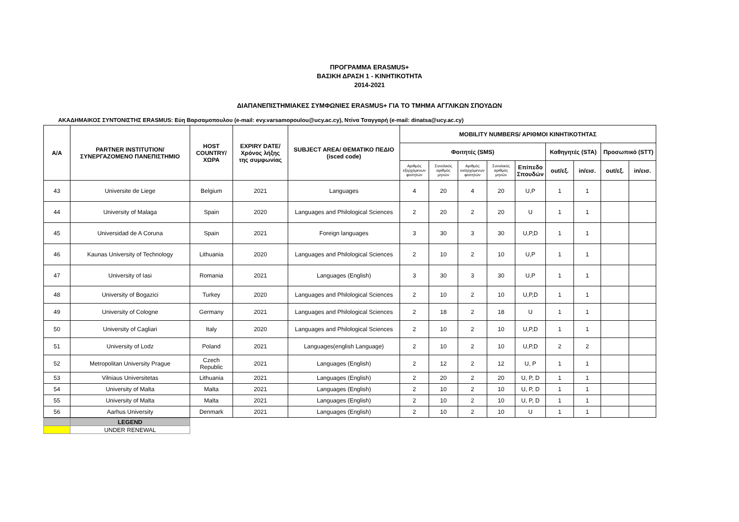ΠΡΟΓΡΑΜΜΑ ERASMUS+
ΒΑΣΙΚΗ ΔΡΑΣΗ 1 - ΚΙΝΗΤΙΚΟΤΗΤΑ
2014-2021
ΔΙΑΠΑΝΕΠΙΣΤΗΜΙΑΚΕΣ ΣΥΜΦΩΝΙΕΣ ERASMUS+ ΓΙΑ ΤΟ ΤΜΗΜΑ ΑΓΓΛΙΚΩΝ ΣΠΟΥΔΩΝ
ΑΚΑΔΗΜΑΙΚΟΣ ΣΥΝΤΟΝΙΣΤΗΣ ERASMUS: Εύη Βαρσαμοπουλου (e-mail: evy.varsamopoulou@ucy.ac.cy), Ντίνα Τσαγγαρή (e-mail: dinatsa@ucy.ac.cy)
| Α/Α | PARTNER INSTITUTION/ ΣΥΝΕΡΓΑΖΟΜΕΝΟ ΠΑΝΕΠΙΣΤΗΜΙΟ | HOST COUNTRY/ ΧΩΡΑ | EXPIRY DATE/ Χρόνος λήξης της συμφωνίας | SUBJECT AREA/ ΘΕΜΑΤΙΚΟ ΠΕΔΙΟ (isced code) | MOBILITY NUMBERS/ ΑΡΙΘΜΟΙ ΚΙΝΗΤΙΚΟΤΗΤΑΣ | | | | | | | | |
| --- | --- | --- | --- | --- | --- | --- | --- | --- | --- | --- | --- | --- | --- |
| | | | | | Φοιτητές (SMS) | | | | | Καθηγητές (STA) | | Προσωπικό (STT) | |
| | | | | | Αριθμός εξερχόμενων φοιτητών | Συνολικός αριθμός μηνών | Αριθμός εισερχόμενων φοιτητών | Συνολικός αριθμός μηνών | Επίπεδο Σπουδών | out/εξ. | in/εισ. | out/εξ. | in/εισ. |
| 43 | Universite de Liege | Belgium | 2021 | Languages | 4 | 20 | 4 | 20 | U,P | 1 | 1 | | |
| 44 | University of Malaga | Spain | 2020 | Languages and Philological Sciences | 2 | 20 | 2 | 20 | U | 1 | 1 | | |
| 45 | Universidad de A Coruna | Spain | 2021 | Foreign languages | 3 | 30 | 3 | 30 | U,P,D | 1 | 1 | | |
| 46 | Kaunas University of Technology | Lithuania | 2020 | Languages and Philological Sciences | 2 | 10 | 2 | 10 | U,P | 1 | 1 | | |
| 47 | University of Iasi | Romania | 2021 | Languages (English) | 3 | 30 | 3 | 30 | U,P | 1 | 1 | | |
| 48 | University of Bogazici | Turkey | 2020 | Languages and Philological Sciences | 2 | 10 | 2 | 10 | U,P,D | 1 | 1 | | |
| 49 | University of Cologne | Germany | 2021 | Languages and Philological Sciences | 2 | 18 | 2 | 18 | U | 1 | 1 | | |
| 50 | University of Cagliari | Italy | 2020 | Languages and Philological Sciences | 2 | 10 | 2 | 10 | U,P,D | 1 | 1 | | |
| 51 | University of Lodz | Poland | 2021 | Languages(english Language) | 2 | 10 | 2 | 10 | U,P,D | 2 | 2 | | |
| 52 | Metropolitan University Prague | Czech Republic | 2021 | Languages (English) | 2 | 12 | 2 | 12 | U, P | 1 | 1 | | |
| 53 | Vilniaus Universitetas | Lithuania | 2021 | Languages (English) | 2 | 20 | 2 | 20 | U, P, D | 1 | 1 | | |
| 54 | University of Malta | Malta | 2021 | Languages (English) | 2 | 10 | 2 | 10 | U, P, D | 1 | 1 | | |
| 55 | University of Malta | Malta | 2021 | Languages (English) | 2 | 10 | 2 | 10 | U, P, D | 1 | 1 | | |
| 56 | Aarhus University | Denmark | 2021 | Languages (English) | 2 | 10 | 2 | 10 | U | 1 | 1 | | |
| | LEGEND |
| | UNDER RENEWAL |